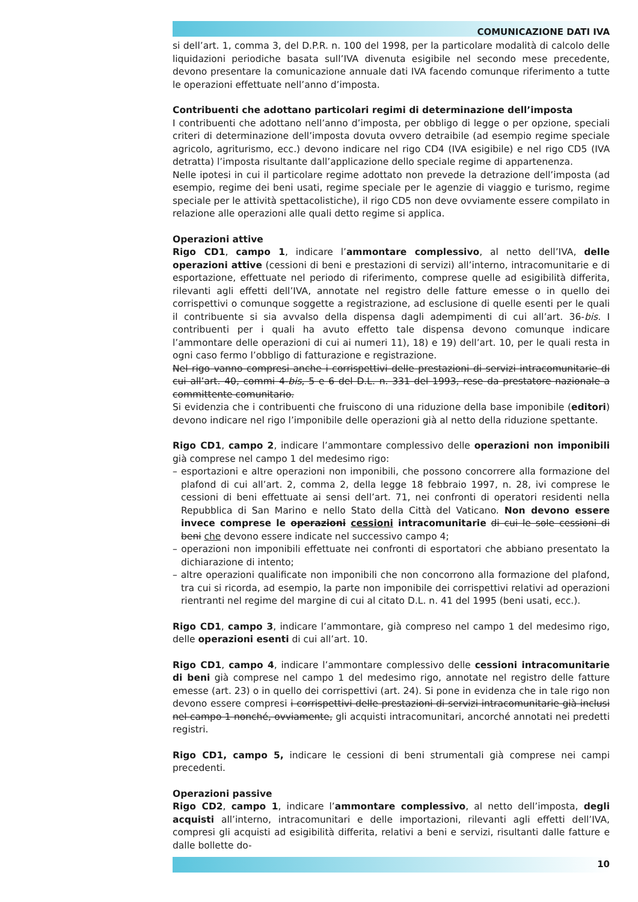COMUNICAZIONE DATI IVA
si dell’art. 1, comma 3, del D.P.R. n. 100 del 1998, per la particolare modalità di calcolo delle liquidazioni periodiche basata sull’IVA divenuta esigibile nel secondo mese precedente, devono presentare la comunicazione annuale dati IVA facendo comunque riferimento a tutte le operazioni effettuate nell’anno d’imposta.
Contribuenti che adottano particolari regimi di determinazione dell’imposta
I contribuenti che adottano nell’anno d’imposta, per obbligo di legge o per opzione, speciali criteri di determinazione dell’imposta dovuta ovvero detraibile (ad esempio regime speciale agricolo, agriturismo, ecc.) devono indicare nel rigo CD4 (IVA esigibile) e nel rigo CD5 (IVA detratta) l’imposta risultante dall’applicazione dello speciale regime di appartenenza.
Nelle ipotesi in cui il particolare regime adottato non prevede la detrazione dell’imposta (ad esempio, regime dei beni usati, regime speciale per le agenzie di viaggio e turismo, regime speciale per le attività spettacolistiche), il rigo CD5 non deve ovviamente essere compilato in relazione alle operazioni alle quali detto regime si applica.
Operazioni attive
Rigo CD1, campo 1, indicare l’ammontare complessivo, al netto dell’IVA, delle operazioni attive (cessioni di beni e prestazioni di servizi) all’interno, intracomunitarie e di esportazione, effettuate nel periodo di riferimento, comprese quelle ad esigibilità differita, rilevanti agli effetti dell’IVA, annotate nel registro delle fatture emesse o in quello dei corrispettivi o comunque soggette a registrazione, ad esclusione di quelle esenti per le quali il contribuente si sia avvalso della dispensa dagli adempimenti di cui all’art. 36-bis. I contribuenti per i quali ha avuto effetto tale dispensa devono comunque indicare l’ammontare delle operazioni di cui ai numeri 11), 18) e 19) dell’art. 10, per le quali resta in ogni caso fermo l’obbligo di fatturazione e registrazione.
Nel rigo vanno compresi anche i corrispettivi delle prestazioni di servizi intracomunitarie di cui all’art. 40, commi 4-bis, 5 e 6 del D.L. n. 331 del 1993, rese da prestatore nazionale a committente comunitario.
Si evidenzia che i contribuenti che fruiscono di una riduzione della base imponibile (editori) devono indicare nel rigo l’imponibile delle operazioni già al netto della riduzione spettante.
Rigo CD1, campo 2, indicare l’ammontare complessivo delle operazioni non imponibili già comprese nel campo 1 del medesimo rigo:
– esportazioni e altre operazioni non imponibili, che possono concorrere alla formazione del plafond di cui all’art. 2, comma 2, della legge 18 febbraio 1997, n. 28, ivi comprese le cessioni di beni effettuate ai sensi dell’art. 71, nei confronti di operatori residenti nella Repubblica di San Marino e nello Stato della Città del Vaticano. Non devono essere invece comprese le operazioni cessioni intracomunitarie di cui le sole cessioni di beni che devono essere indicate nel successivo campo 4;
– operazioni non imponibili effettuate nei confronti di esportatori che abbiano presentato la dichiarazione di intento;
– altre operazioni qualificate non imponibili che non concorrono alla formazione del plafond, tra cui si ricorda, ad esempio, la parte non imponibile dei corrispettivi relativi ad operazioni rientranti nel regime del margine di cui al citato D.L. n. 41 del 1995 (beni usati, ecc.).
Rigo CD1, campo 3, indicare l’ammontare, già compreso nel campo 1 del medesimo rigo, delle operazioni esenti di cui all’art. 10.
Rigo CD1, campo 4, indicare l’ammontare complessivo delle cessioni intracomunitarie di beni già comprese nel campo 1 del medesimo rigo, annotate nel registro delle fatture emesse (art. 23) o in quello dei corrispettivi (art. 24). Si pone in evidenza che in tale rigo non devono essere compresi i corrispettivi delle prestazioni di servizi intracomunitarie già inclusi nel campo 1 nonché, ovviamente, gli acquisti intracomunitari, ancorché annotati nei predetti registri.
Rigo CD1, campo 5, indicare le cessioni di beni strumentali già comprese nei campi precedenti.
Operazioni passive
Rigo CD2, campo 1, indicare l’ammontare complessivo, al netto dell’imposta, degli acquisti all’interno, intracomunitari e delle importazioni, rilevanti agli effetti dell’IVA, compresi gli acquisti ad esigibilità differita, relativi a beni e servizi, risultanti dalle fatture e dalle bollette do-
10